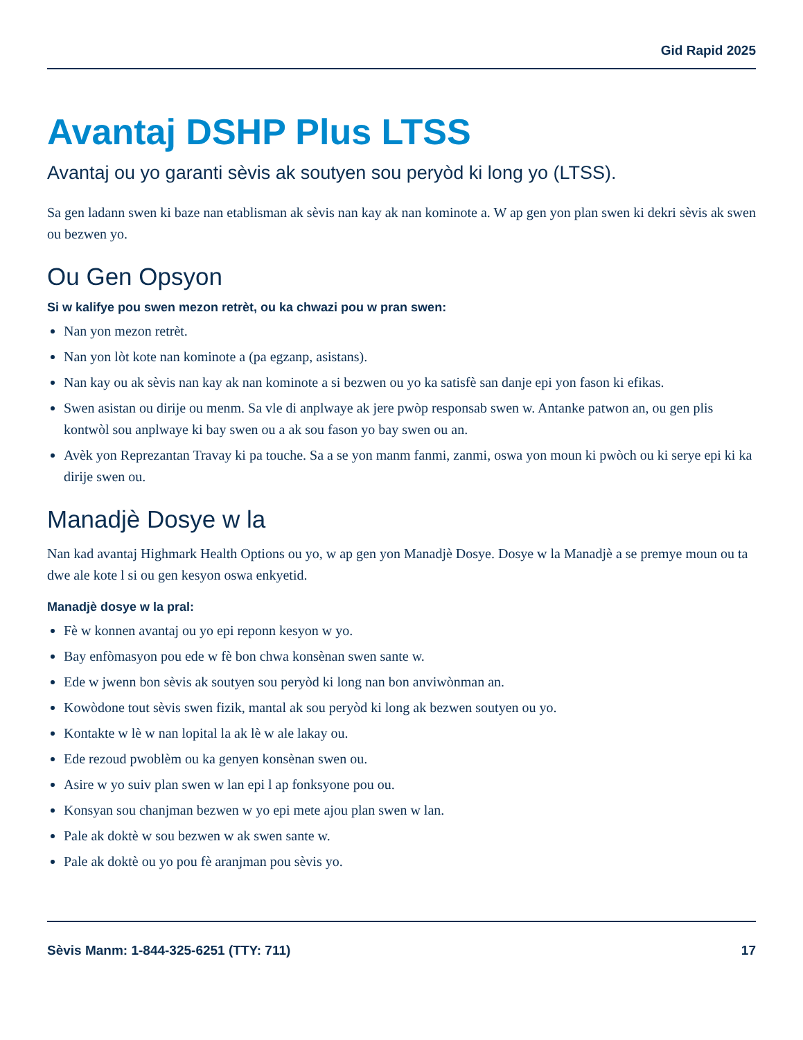Gid Rapid 2025
Avantaj DSHP Plus LTSS
Avantaj ou yo garanti sèvis ak soutyen sou peryòd ki long yo (LTSS).
Sa gen ladann swen ki baze nan etablisman ak sèvis nan kay ak nan kominote a. W ap gen yon plan swen ki dekri sèvis ak swen ou bezwen yo.
Ou Gen Opsyon
Si w kalifye pou swen mezon retrèt, ou ka chwazi pou w pran swen:
Nan yon mezon retrèt.
Nan yon lòt kote nan kominote a (pa egzanp, asistans).
Nan kay ou ak sèvis nan kay ak nan kominote a si bezwen ou yo ka satisfè san danje epi yon fason ki efikas.
Swen asistan ou dirije ou menm. Sa vle di anplwaye ak jere pwòp responsab swen w. Antanke patwon an, ou gen plis kontwòl sou anplwaye ki bay swen ou a ak sou fason yo bay swen ou an.
Avèk yon Reprezantan Travay ki pa touche. Sa a se yon manm fanmi, zanmi, oswa yon moun ki pwòch ou ki serye epi ki ka dirije swen ou.
Manadjè Dosye w la
Nan kad avantaj Highmark Health Options ou yo, w ap gen yon Manadjè Dosye. Dosye w la Manadjè a se premye moun ou ta dwe ale kote l si ou gen kesyon oswa enkyetid.
Manadjè dosye w la pral:
Fè w konnen avantaj ou yo epi reponn kesyon w yo.
Bay enfòmasyon pou ede w fè bon chwa konsènan swen sante w.
Ede w jwenn bon sèvis ak soutyen sou peryòd ki long nan bon anviwònman an.
Kowòdone tout sèvis swen fizik, mantal ak sou peryòd ki long ak bezwen soutyen ou yo.
Kontakte w lè w nan lopital la ak lè w ale lakay ou.
Ede rezoud pwoblèm ou ka genyen konsènan swen ou.
Asire w yo suiv plan swen w lan epi l ap fonksyone pou ou.
Konsyan sou chanjman bezwen w yo epi mete ajou plan swen w lan.
Pale ak doktè w sou bezwen w ak swen sante w.
Pale ak doktè ou yo pou fè aranjman pou sèvis yo.
Sèvis Manm: 1-844-325-6251 (TTY: 711) 17